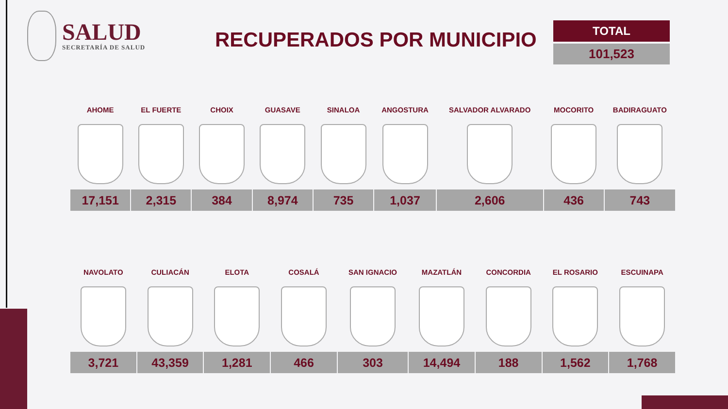SALUD
SECRETARÍA DE SALUD
RECUPERADOS POR MUNICIPIO
TOTAL
101,523
| AHOME | EL FUERTE | CHOIX | GUASAVE | SINALOA | ANGOSTURA | SALVADOR ALVARADO | MOCORITO | BADIRAGUATO |
| --- | --- | --- | --- | --- | --- | --- | --- | --- |
| 17,151 | 2,315 | 384 | 8,974 | 735 | 1,037 | 2,606 | 436 | 743 |
| NAVOLATO | CULIACÁN | ELOTA | COSALÁ | SAN IGNACIO | MAZATLÁN | CONCORDIA | EL ROSARIO | ESCUINAPA |
| --- | --- | --- | --- | --- | --- | --- | --- | --- |
| 3,721 | 43,359 | 1,281 | 466 | 303 | 14,494 | 188 | 1,562 | 1,768 |